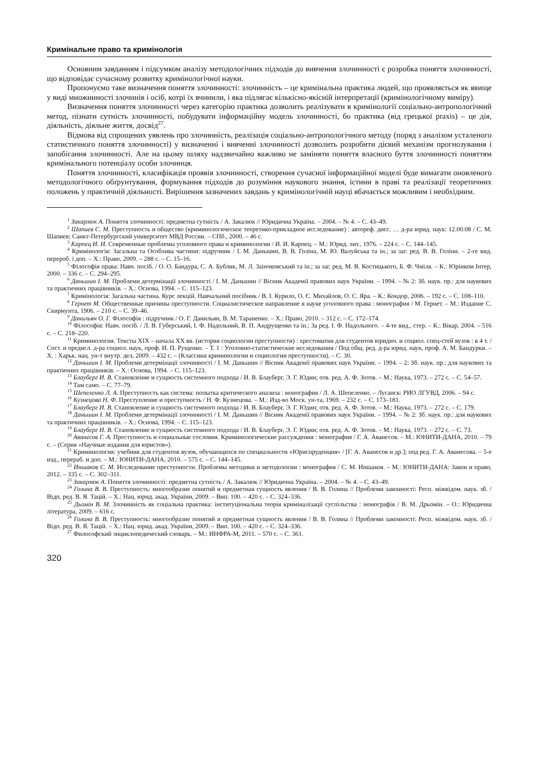Кримінальне право та кримінологія
Основним завданням і підсумком аналізу методологічних підходів до вивчення злочинності є розробка поняття злочинності, що відповідає сучасному розвитку кримінологічної науки.
Пропонуємо таке визначення поняття злочинності: злочинність – це кримінальна практика людей, що проявляється як явище у виді множинності злочинів і осіб, котрі їх вчинили, і яка підлягає кількісно-якісній інтерпретації (кримінологічному виміру).
Визначення поняття злочинності через категорію практика дозволить реалізувати в кримінології соціально-антропологічний метод, пізнати сутність злочинності, побудувати інформаційну модель злочинності, бо практика (від грецької praxis) – це дія, діяльність, діяльне життя, досвід<sup>27</sup>.
Відмова від спрощених уявлень про злочинність, реалізація соціально-антропологічного методу (поряд з аналізом усталеного статистичного поняття злочинності) у визначенні і вивченні злочинності дозволить розробити дієвий механізм прогнозування і запобігання злочинності. Але на цьому шляху надзвичайно важливо не заміняти поняття власного буття злочинності поняттям кримінального потенціалу особи злочинця.
Поняття злочинності, класифікація проявів злочинності, створення сучасної інформаційної моделі буде вимагати оновленого методологічного обґрунтування, формування підходів до розуміння наукового знання, істини в праві та реалізації теоретичних положень у практичній діяльності. Вирішення зазначених завдань у кримінологічній науці вбачається можливим і необхідним.
<sup>1</sup> Закарлюк А. Поняття злочинності: предметна сутність / А. Закалюк // Юридична Україна. – 2004. – № 4. – С. 43–49.
<sup>2</sup> Шапиев С. М. Преступность и общество (криминологическое теоретико-прикладное исследование) : автореф. дисс. … д-ра юрид. наук: 12.00.08 / С. М. Шапиев; Санкт-Петербургский университет МВД России. – СПб., 2000. – 46 с.
<sup>3</sup> Карпец И. И. Современные проблемы уголовного права и криминологии / И. И. Карпец. – М.: Юрид. лит., 1976. – 224 с. – С. 144–145.
<sup>4</sup> Кримінологія: Загальна та Особлива частини: підручник / І. М. Даньшин, В. В. Голіна, М. Ю. Валуйська та ін.; за заг. ред. В. В. Голіни. – 2-ге вид. перероб. і доп. – Х.: Право, 2009. – 288 с. – С. 15–16.
<sup>5</sup> Філософія права: Навч. посіб. / О. О. Бандура, С. А. Бублик, М. Л. Заінчковський та ін.; за заг. ред. М. В. Костицького, Б. Ф. Чміля. – К.: Юрінком Інтер, 2000. – 336 с. – С. 294–295.
<sup>6</sup> Даньшин І. М. Проблеми детермінації злочинності / І. М. Даньшин // Вісник Академії правових наук України. – 1994. – № 2: Зб. наук. пр.: для наукових та практичних працівників. – Х.: Основа, 1994. – С. 115–123.
<sup>7</sup> Кримінологія: Загальна частина. Курс лекцій. Навчальний посібник / В. І. Курило, О. Є. Михайлов, О. С. Яра. – К.: Кондор, 2006. – 192 с. – С. 108–110.
<sup>8</sup> Гернет М. Общественные причины преступности. Социалистическое направление в науке уголовного права : монография / М. Гернет. – М.: Издание С. Скирмунта, 1906. – 210 с. – С. 39–46.
<sup>9</sup> Данильян О. Г. Філософія : підручник / О. Г. Данильян, В. М. Тараненко. – Х.: Право, 2010. – 312 с. – С. 172–174.
<sup>10</sup> Філософія: Навч. посіб. / Л. В. Губерський, І. Ф. Надольний, В. П. Андрущенко та ін.; За ред. І. Ф. Надольного. – 4-те вид., стер. – К.: Вікар, 2004. – 516 с. – С. 218–220.
<sup>11</sup> Криминология. Тексты XIX – начала XX вв. (история социологии преступности) : хрестоматия для студентов юридич. и социол. спец-стей вузов : в 4 т. / Сост. и предисл. д-ра социол. наук, проф. И. П. Рущенко. – Т. 1 : Уголовно-статистические исследования / Под общ. ред. д-ра юрид. наук, проф. А. М. Бандурки. – Х. : Харьк. нац. ун-т внутр. дел, 2009. – 432 с. – (Классики криминологии и социологии преступности). – С. 30.
<sup>12</sup> Даньшин І. М. Проблеми детермінації злочинності / І. М. Даньшин // Вісник Академії правових наук України. – 1994. – 2: Зб. наук. пр.: для наукових та практичних працівників. – Х.: Основа, 1994. – С. 115–123.
<sup>13</sup> Блауберг И. В. Становление и сущность системного подхода / И. В. Блауберг, Э. Г. Юдин; отв. ред. А. Ф. Зотов. – М.: Наука, 1973. – 272 с. – С. 54–57.
<sup>14</sup> Там само. – С. 77–79.
<sup>15</sup> Шепеленко Л. А. Преступность как система: попытка критического анализа : монография / Л. А. Шепеленко. – Луганск: РИО ЛГУВД, 2006. – 94 с.
<sup>16</sup> Кузнецова Н. Ф. Преступление и преступность / Н. Ф. Кузнецова. – М.: Изд-во Моск. ун-та, 1969. – 232 с. – С. 173–181.
<sup>17</sup> Блауберг И. В. Становление и сущность системного подхода / И. В. Блауберг, Э. Г. Юдин; отв. ред. А. Ф. Зотов. – М.: Наука, 1973. – 272 с. – С. 179.
<sup>18</sup> Даньшин І. М. Проблеми детермінації злочинності / І. М. Даньшин // Вісник Академії правових наук України. – 1994. – № 2: Зб. наук. пр.: для наукових та практичних працівників. – Х.: Основа, 1994. – С. 115–123.
<sup>19</sup> Блауберг И. В. Становление и сущность системного подхода / И. В. Блауберг, Э. Г. Юдин; отв. ред. А. Ф. Зотов. – М.: Наука, 1973. – 272 с. – С. 73.
<sup>20</sup> Аванесов Г. А. Преступность и социальные сословия. Криминологические рассуждения : монография / Г. А. Аванесов. – М.: ЮНИТИ-ДАНА, 2010. – 79 с. – (Серия «Научные издания для юристов»).
<sup>21</sup> Криминология: учебник для студентов вузов, обучающихся по специальности «Юриспруденция» / [Г. А. Аванесов и др.]; под ред. Г. А. Аванесова. – 5-е изд., перераб. и доп. – М.: ЮНИТИ-ДАНА, 2010. – 575 с. – С. 144–145.
<sup>22</sup> Иншаков С. М. Исследование преступности. Проблемы методики и методологии : монография / С. М. Иншаков. – М.: ЮНИТИ-ДАНА: Закон и право, 2012. – 335 с. – С. 302–311.
<sup>23</sup> Закарлюк А. Поняття злочинності: предметна сутність / А. Закалюк // Юридична Україна. – 2004. – № 4. – С. 43–49.
<sup>24</sup> Голина В. В. Преступность: многообразие понятий и предметная сущность явления / В. В. Голина // Проблеми законності: Респ. міжвідом. наук. зб. / Відп. ред. В. Я. Тацій. – Х.: Нац. юрид. акад. України, 2009. – Вип. 100. – 420 с. – С. 324–336.
<sup>25</sup> Дьомін В. М. Злочинність як соціальна практика: інституціональна теорія криміналізації суспільства : монографія / В. М. Дрьомін. – О.: Юридична література, 2009. – 616 с.
<sup>26</sup> Голина В. В. Преступность: многообразие понятий и предметная сущность явления / В. В. Голина // Проблеми законності: Респ. міжвідом. наук. зб. / Відп. ред. В. Я. Тацій. – Х.: Нац. юрид. акад. України, 2009. – Вип. 100. – 420 с. – С. 324–336.
<sup>27</sup> Философский энциклопедический словарь. – М.: ИНФРА-М, 2011. – 570 с. – С. 361.
320